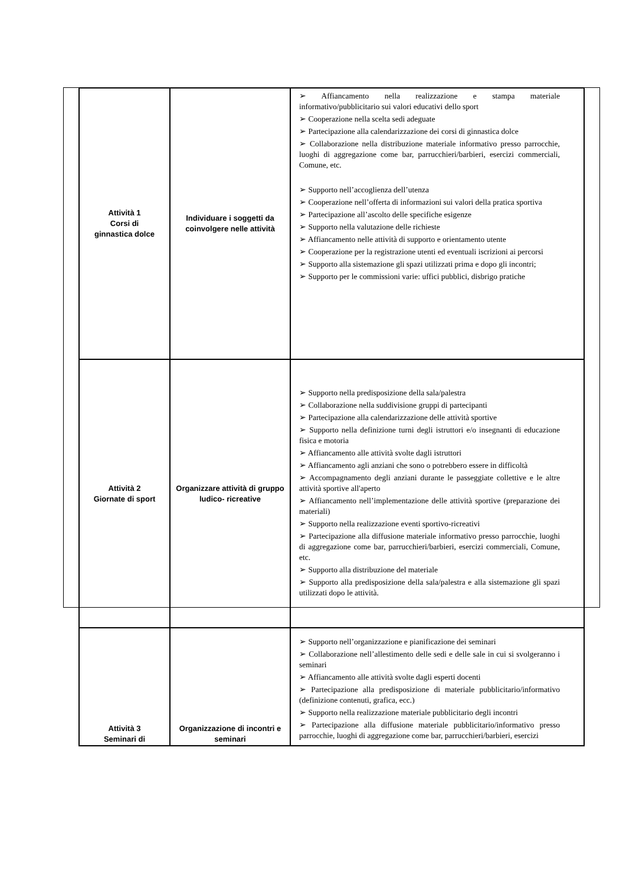| Attività 1 Corsi di ginnastica dolce | Individuare i soggetti da coinvolgere nelle attività | ➢ Affiancamento nella realizzazione e stampa materiale informativo/pubblicitario sui valori educativi dello sport ➢ Cooperazione nella scelta sedi adeguate ➢ Partecipazione alla calendarizzazione dei corsi di ginnastica dolce ➢ Collaborazione nella distribuzione materiale informativo presso parrocchie, luoghi di aggregazione come bar, parrucchieri/barbieri, esercizi commerciali, Comune, etc. ➢ Supporto nell’accoglienza dell’utenza ➢ Cooperazione nell’offerta di informazioni sui valori della pratica sportiva ➢ Partecipazione all’ascolto delle specifiche esigenze ➢ Supporto nella valutazione delle richieste ➢ Affiancamento nelle attività di supporto e orientamento utente ➢ Cooperazione per la registrazione utenti ed eventuali iscrizioni ai percorsi ➢ Supporto alla sistemazione gli spazi utilizzati prima e dopo gli incontri; ➢ Supporto per le commissioni varie: uffici pubblici, disbrigo pratiche |
| Attività 2 Giornate di sport | Organizzare attività di gruppo ludico- ricreative | ➢ Supporto nella predisposizione della sala/palestra ➢ Collaborazione nella suddivisione gruppi di partecipanti ➢ Partecipazione alla calendarizzazione delle attività sportive ➢ Supporto nella definizione turni degli istruttori e/o insegnanti di educazione fisica e motoria ➢ Affiancamento alle attività svolte dagli istruttori ➢ Affiancamento agli anziani che sono o potrebbero essere in difficoltà ➢ Accompagnamento degli anziani durante le passeggiate collettive e le altre attività sportive all'aperto ➢ Affiancamento nell’implementazione delle attività sportive (preparazione dei materiali) ➢ Supporto nella realizzazione eventi sportivo-ricreativi ➢ Partecipazione alla diffusione materiale informativo presso parrocchie, luoghi di aggregazione come bar, parrucchieri/barbieri, esercizi commerciali, Comune, etc. ➢ Supporto alla distribuzione del materiale ➢ Supporto alla predisposizione della sala/palestra e alla sistemazione gli spazi utilizzati dopo le attività. |
| Attività 3 Seminari di | Organizzazione di incontri e seminari | ➢ Supporto nell’organizzazione e pianificazione dei seminari ➢ Collaborazione nell’allestimento delle sedi e delle sale in cui si svolgeranno i seminari ➢ Affiancamento alle attività svolte dagli esperti docenti ➢ Partecipazione alla predisposizione di materiale pubblicitario/informativo (definizione contenuti, grafica, ecc.) ➢ Supporto nella realizzazione materiale pubblicitario degli incontri ➢ Partecipazione alla diffusione materiale pubblicitario/informativo presso parrocchie, luoghi di aggregazione come bar, parrucchieri/barbieri, esercizi |